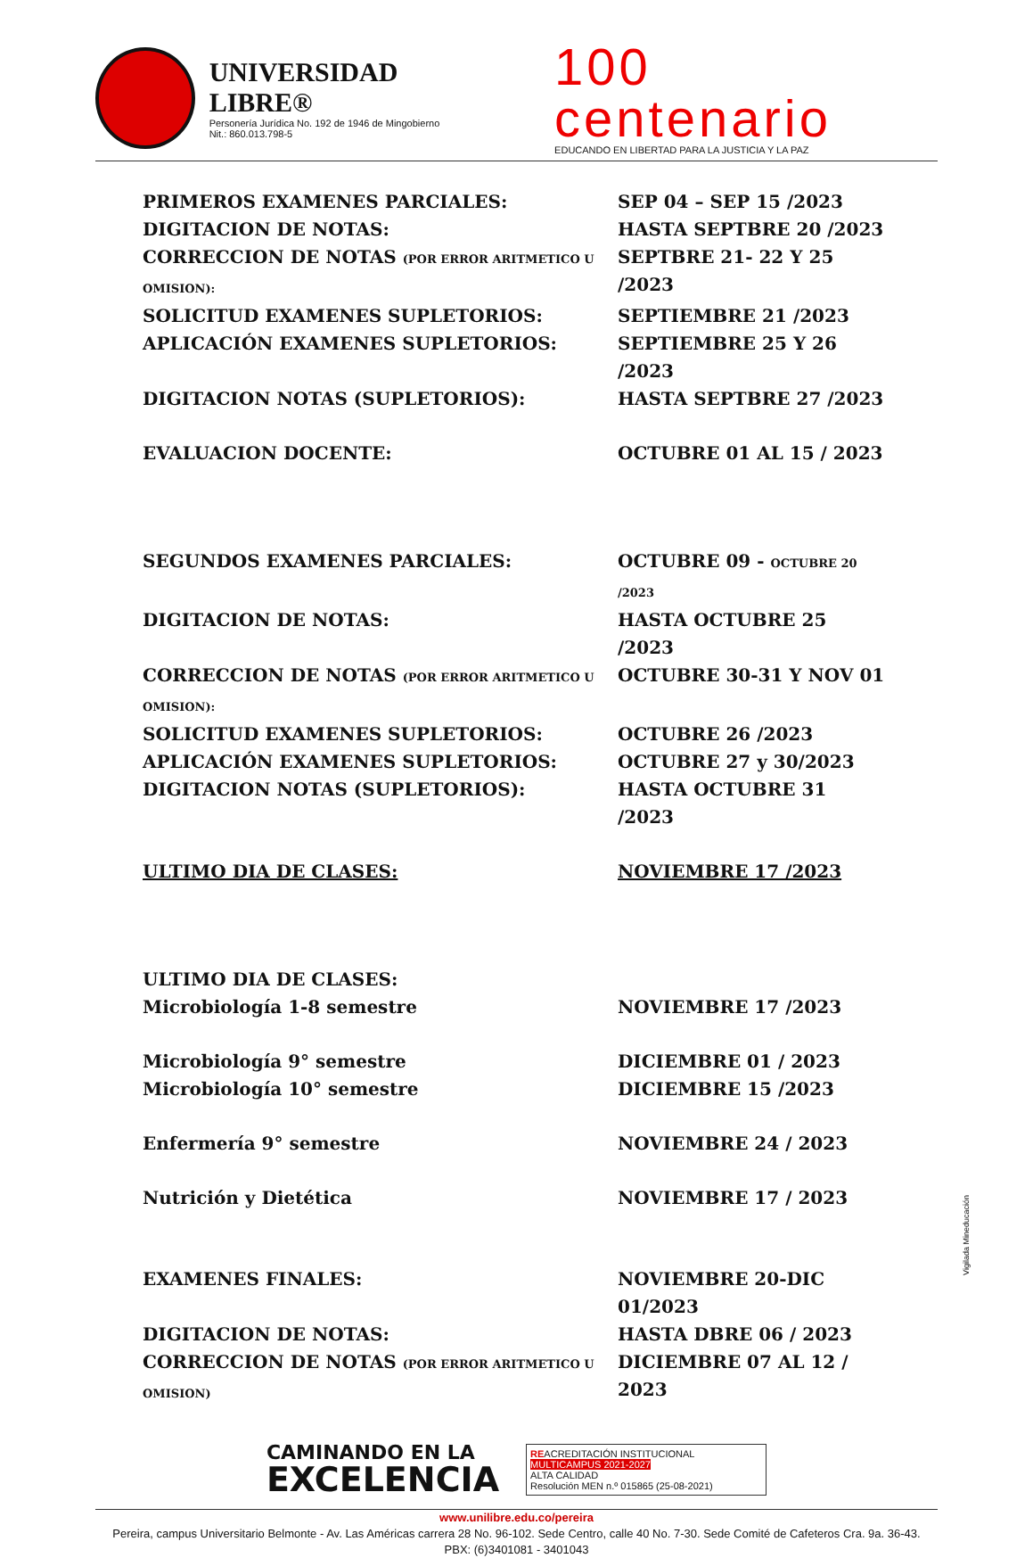UNIVERSIDAD LIBRE®
Personería Jurídica No. 192 de 1946 de Mingobierno
Nit.: 860.013.798-5
100 centenario
EDUCANDO EN LIBERTAD PARA LA JUSTICIA Y LA PAZ
PRIMEROS EXAMENES PARCIALES: SEP 04 – SEP 15 /2023
DIGITACION DE NOTAS: HASTA SEPTBRE 20 /2023
CORRECCION DE NOTAS (POR ERROR ARITMETICO U OMISION):
SEPTBRE 21- 22 Y 25 /2023
SOLICITUD EXAMENES SUPLETORIOS: SEPTIEMBRE 21 /2023
APLICACIÓN EXAMENES SUPLETORIOS: SEPTIEMBRE 25 Y 26 /2023
DIGITACION NOTAS (SUPLETORIOS): HASTA SEPTBRE 27 /2023
EVALUACION DOCENTE: OCTUBRE 01 AL 15 / 2023
SEGUNDOS EXAMENES PARCIALES: OCTUBRE 09 - OCTUBRE 20 /2023
DIGITACION DE NOTAS: HASTA OCTUBRE 25 /2023
CORRECCION DE NOTAS (POR ERROR ARITMETICO U OMISION):
OCTUBRE 30-31 Y NOV 01
SOLICITUD EXAMENES SUPLETORIOS: OCTUBRE 26 /2023
APLICACIÓN EXAMENES SUPLETORIOS: OCTUBRE 27 y 30/2023
DIGITACION NOTAS (SUPLETORIOS): HASTA OCTUBRE 31 /2023
ULTIMO DIA DE CLASES: NOVIEMBRE 17 /2023
ULTIMO DIA DE CLASES:
Microbiología 1-8 semestre NOVIEMBRE 17 /2023
Microbiología 9° semestre DICIEMBRE 01 / 2023
Microbiología 10° semestre DICIEMBRE 15 /2023
Enfermería 9° semestre NOVIEMBRE 24 / 2023
Nutrición y Dietética NOVIEMBRE 17 / 2023
EXAMENES FINALES: NOVIEMBRE 20-DIC 01/2023
DIGITACION DE NOTAS: HASTA DBRE 06 / 2023
CORRECCION DE NOTAS (POR ERROR ARITMETICO U OMISION)
DICIEMBRE 07 AL 12 / 2023
CAMINANDO EN LA
EXCELENCIA
REACREDITACIÓN INSTITUCIONAL
MULTICAMPUS 2021-2027
ALTA CALIDAD
Resolución MEN n.º 015865 (25-08-2021)
www.unilibre.edu.co/pereira
Pereira, campus Universitario Belmonte - Av. Las Américas carrera 28 No. 96-102. Sede Centro, calle 40 No. 7-30. Sede Comité de Cafeteros Cra. 9a. 36-43.
PBX: (6)3401081 - 3401043
Vigilada Mineducación